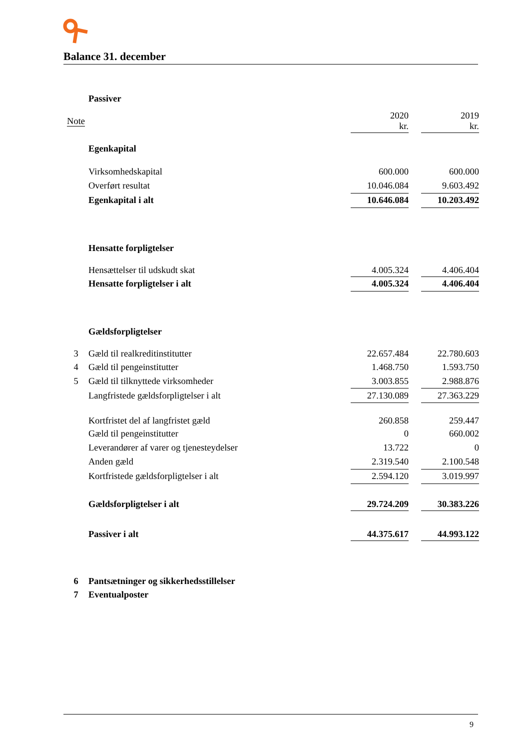Balance 31. december
| | Passiver | | | |
| Note | | 2020 kr. | | 2019 kr. |
| | Egenkapital | | | |
| | Virksomhedskapital | 600.000 | | 600.000 |
| | Overført resultat | 10.046.084 | | 9.603.492 |
| | Egenkapital i alt | 10.646.084 | | 10.203.492 |
| | Hensatte forpligtelser | | | |
| | Hensættelser til udskudt skat | 4.005.324 | | 4.406.404 |
| | Hensatte forpligtelser i alt | 4.005.324 | | 4.406.404 |
| | Gældsforpligtelser | | | |
| 3 | Gæld til realkreditinstitutter | 22.657.484 | | 22.780.603 |
| 4 | Gæld til pengeinstitutter | 1.468.750 | | 1.593.750 |
| 5 | Gæld til tilknyttede virksomheder | 3.003.855 | | 2.988.876 |
| | Langfristede gældsforpligtelser i alt | 27.130.089 | | 27.363.229 |
| | Kortfristet del af langfristet gæld | 260.858 | | 259.447 |
| | Gæld til pengeinstitutter | 0 | | 660.002 |
| | Leverandører af varer og tjenesteydelser | 13.722 | | 0 |
| | Anden gæld | 2.319.540 | | 2.100.548 |
| | Kortfristede gældsforpligtelser i alt | 2.594.120 | | 3.019.997 |
| | Gældsforpligtelser i alt | 29.724.209 | | 30.383.226 |
| | Passiver i alt | 44.375.617 | | 44.993.122 |
| 6 | Pantsætninger og sikkerhedsstillelser | | | |
| 7 | Eventualposter | | | |
9